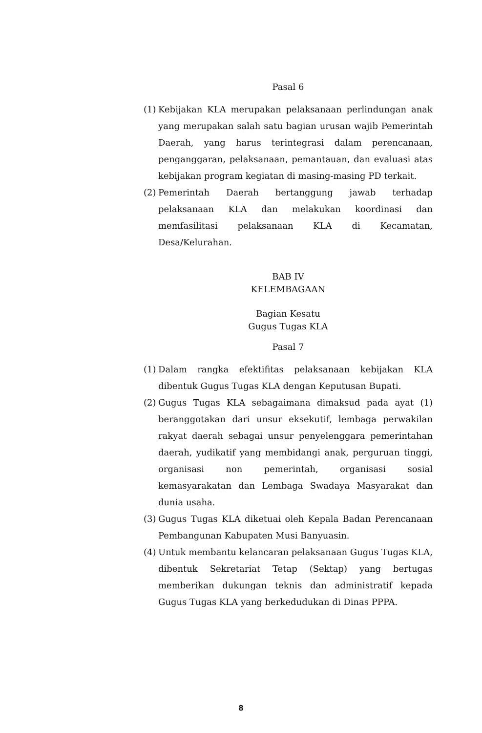Pasal 6
(1) Kebijakan KLA merupakan pelaksanaan perlindungan anak yang merupakan salah satu bagian urusan wajib Pemerintah Daerah, yang harus terintegrasi dalam perencanaan, penganggaran, pelaksanaan, pemantauan, dan evaluasi atas kebijakan program kegiatan di masing-masing PD terkait.
(2) Pemerintah Daerah bertanggung jawab terhadap pelaksanaan KLA dan melakukan koordinasi dan memfasilitasi pelaksanaan KLA di Kecamatan, Desa/Kelurahan.
BAB IV
KELEMBAGAAN
Bagian Kesatu
Gugus Tugas KLA
Pasal 7
(1) Dalam rangka efektifitas pelaksanaan kebijakan KLA dibentuk Gugus Tugas KLA dengan Keputusan Bupati.
(2) Gugus Tugas KLA sebagaimana dimaksud pada ayat (1) beranggotakan dari unsur eksekutif, lembaga perwakilan rakyat daerah sebagai unsur penyelenggara pemerintahan daerah, yudikatif yang membidangi anak, perguruan tinggi, organisasi non pemerintah, organisasi sosial kemasyarakatan dan Lembaga Swadaya Masyarakat dan dunia usaha.
(3) Gugus Tugas KLA diketuai oleh Kepala Badan Perencanaan Pembangunan Kabupaten Musi Banyuasin.
(4) Untuk membantu kelancaran pelaksanaan Gugus Tugas KLA, dibentuk Sekretariat Tetap (Sektap) yang bertugas memberikan dukungan teknis dan administratif kepada Gugus Tugas KLA yang berkedudukan di Dinas PPPA.
8